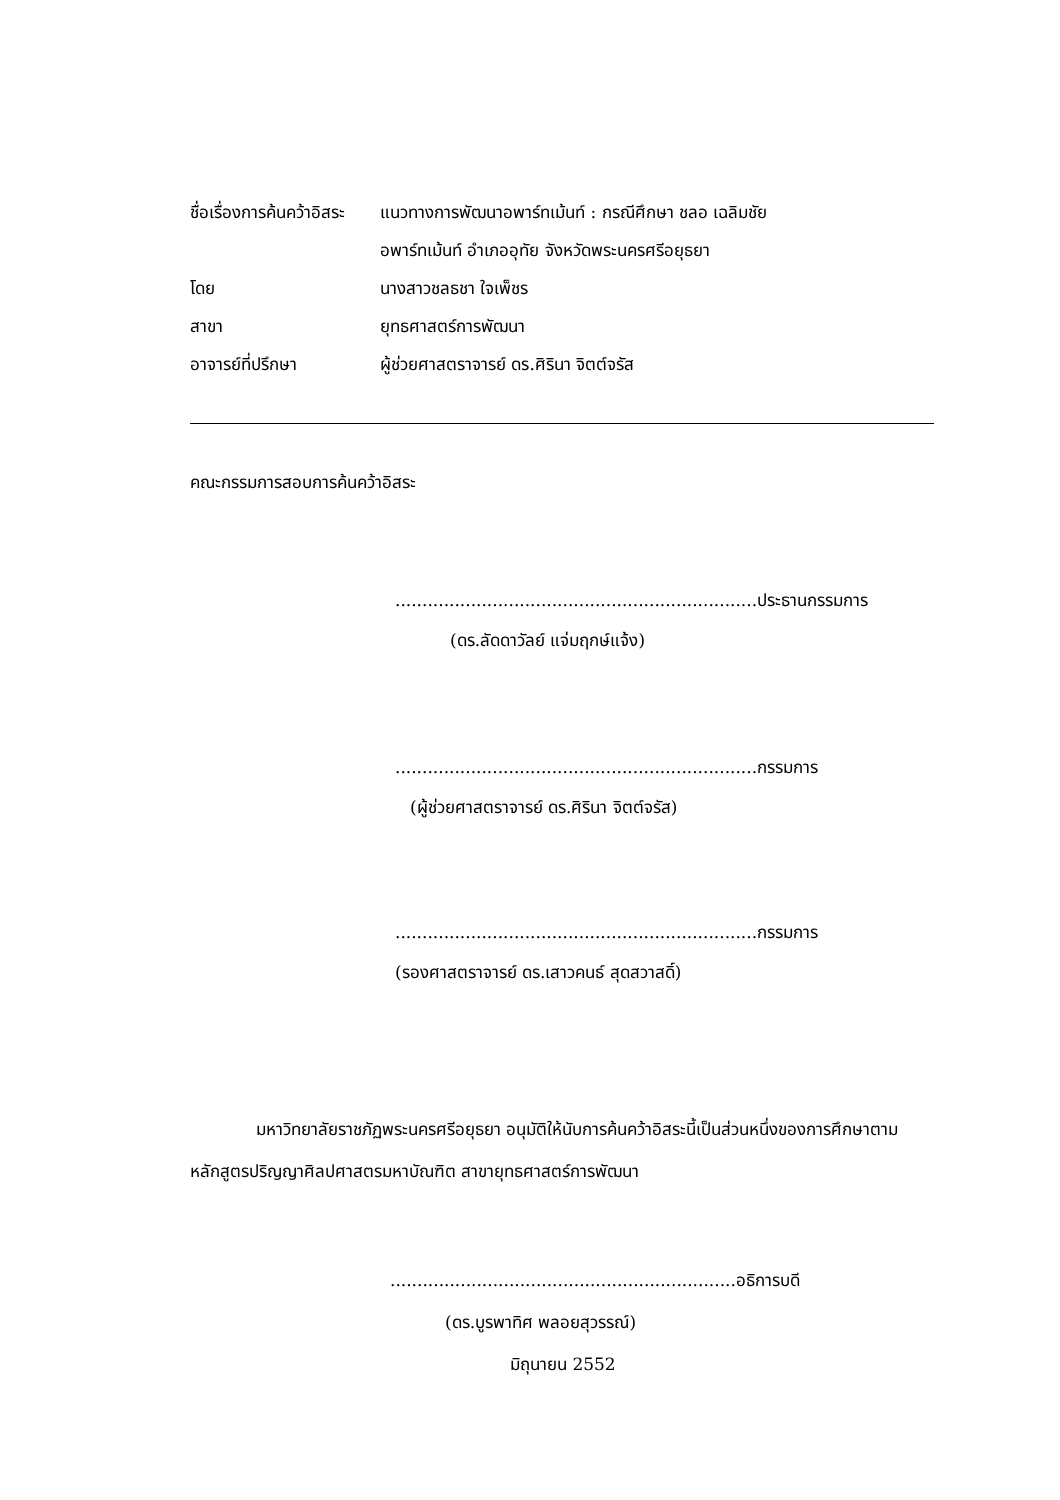| ชื่อเรื่องการค้นคว้าอิสระ | แนวทางการพัฒนาอพาร์ทเม้นท์ : กรณีศึกษา ชลอ เฉลิมชัย |
| | อพาร์ทเม้นท์ อำเภออุทัย จังหวัดพระนครศรีอยุธยา |
| โดย | นางสาวชลธชา ใจเพ็ชร |
| สาขา | ยุทธศาสตร์การพัฒนา |
| อาจารย์ที่ปรึกษา | ผู้ช่วยศาสตราจารย์ ดร.ศิรินา จิตต์จรัส |
คณะกรรมการสอบการค้นคว้าอิสระ
...................................................................ประธานกรรมการ
(ดร.ลัดดาวัลย์ แจ่มฤกษ์แจ้ง)
...................................................................กรรมการ
(ผู้ช่วยศาสตราจารย์ ดร.ศิรินา จิตต์จรัส)
...................................................................กรรมการ
(รองศาสตราจารย์ ดร.เสาวคนธ์ สุดสวาสดิ์)
มหาวิทยาลัยราชภัฏพระนครศรีอยุธยา อนุมัติให้นับการค้นคว้าอิสระนี้เป็นส่วนหนึ่งของการศึกษาตามหลักสูตรปริญญาศิลปศาสตรมหาบัณฑิต สาขายุทธศาสตร์การพัฒนา
................................................................อธิการบดี
(ดร.บูรพาทิศ พลอยสุวรรณ์)
มิถุนายน 2552